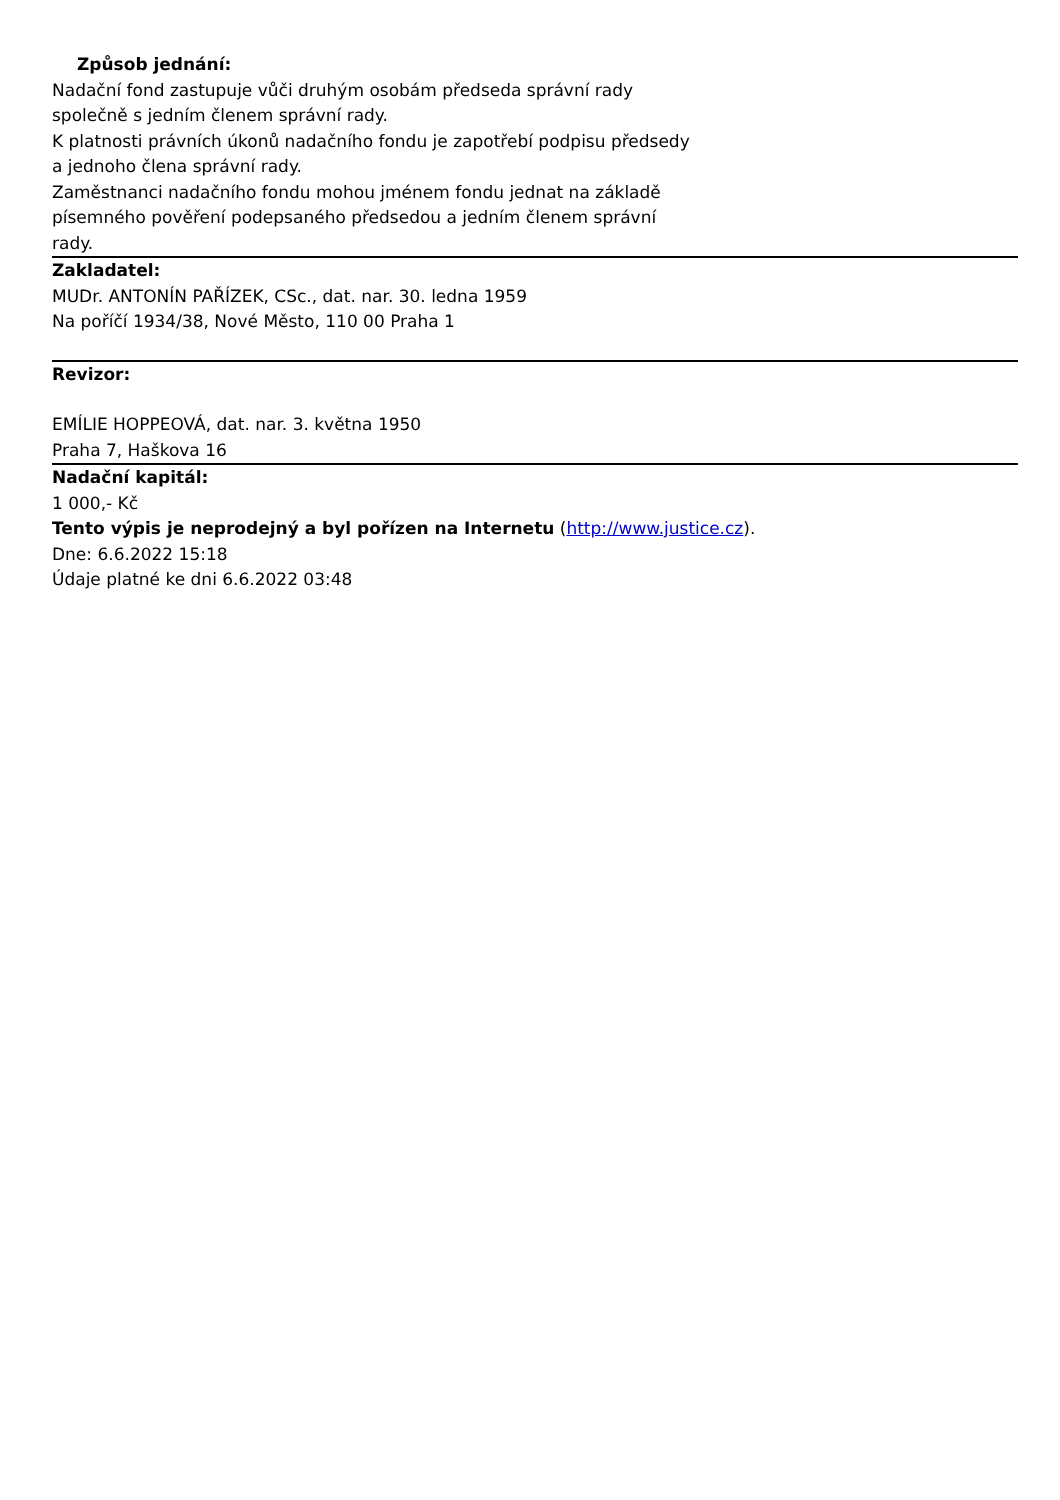Způsob jednání:
Nadační fond zastupuje vůči druhým osobám předseda správní rady společně s jedním členem správní rady.
K platnosti právních úkonů nadačního fondu je zapotřebí podpisu předsedy a jednoho člena správní rady.
Zaměstnanci nadačního fondu mohou jménem fondu jednat na základě písemného pověření podepsaného předsedou a jedním členem správní rady.
Zakladatel:
MUDr. ANTONÍN PAŘÍZEK, CSc., dat. nar. 30. ledna 1959
Na poříčí 1934/38, Nové Město, 110 00 Praha 1
Revizor:
EMÍLIE HOPPEOVÁ, dat. nar. 3. května 1950
Praha 7, Haškova 16
Nadační kapitál:
1 000,- Kč
Tento výpis je neprodejný a byl pořízen na Internetu (http://www.justice.cz).
Dne: 6.6.2022 15:18
Údaje platné ke dni 6.6.2022 03:48